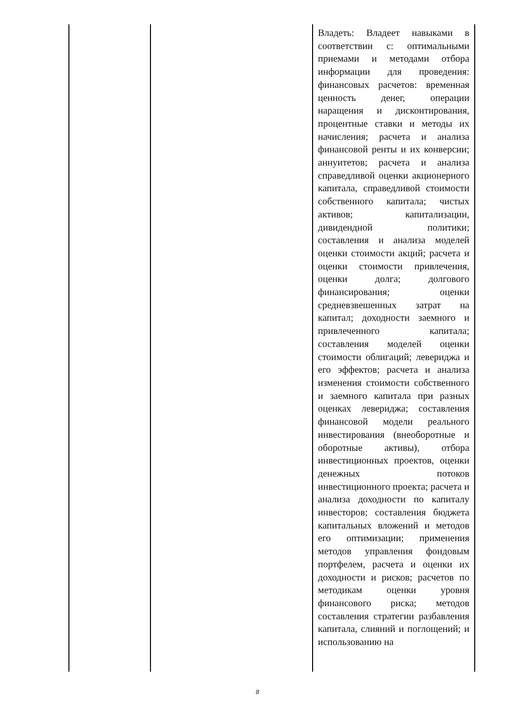| | | Владеть: Владеет навыками в соответствии с: оптимальными приемами и методами отбора информации для проведения: финансовых расчетов: временная ценность денег, операции наращения и дисконтирования, процентные ставки и методы их начисления; расчета и анализа финансовой ренты и их конверсии; аннуитетов; расчета и анализа справедливой оценки акционерного капитала, справедливой стоимости собственного капитала; чистых активов; капитализации, дивидендной политики; составления и анализа моделей оценки стоимости акций; расчета и оценки стоимости привлечения, оценки долга; долгового финансирования; оценки средневзвешенных затрат на капитал; доходности заемного и привлеченного капитала; составления моделей оценки стоимости облигаций; левериджа и его эффектов; расчета и анализа изменения стоимости собственного и заемного капитала при разных оценках левериджа; составления финансовой модели реального инвестирования (внеоборотные и оборотные активы), отбора инвестиционных проектов, оценки денежных потоков инвестиционного проекта; расчета и анализа доходности по капиталу инвесторов; составления бюджета капитальных вложений и методов его оптимизации; применения методов управления фондовым портфелем, расчета и оценки их доходности и рисков; расчетов по методикам оценки уровня финансового риска; методов составления стратегии разбавления капитала, слияний и поглощений; и использованию на |
8